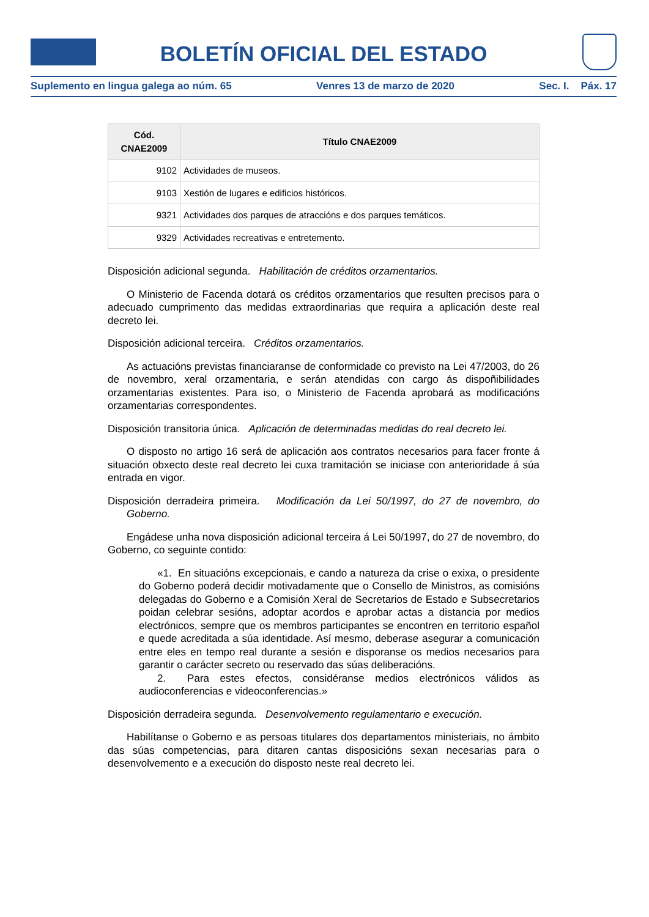BOLETÍN OFICIAL DEL ESTADO
Suplemento en lingua galega ao núm. 65 Venres 13 de marzo de 2020 Sec. I. Páx. 17
| Cód. CNAE2009 | Título CNAE2009 |
| --- | --- |
| 9102 | Actividades de museos. |
| 9103 | Xestión de lugares e edificios históricos. |
| 9321 | Actividades dos parques de atraccións e dos parques temáticos. |
| 9329 | Actividades recreativas e entretemento. |
Disposición adicional segunda. Habilitación de créditos orzamentarios.
O Ministerio de Facenda dotará os créditos orzamentarios que resulten precisos para o adecuado cumprimento das medidas extraordinarias que requira a aplicación deste real decreto lei.
Disposición adicional terceira. Créditos orzamentarios.
As actuacións previstas financiaranse de conformidade co previsto na Lei 47/2003, do 26 de novembro, xeral orzamentaria, e serán atendidas con cargo ás dispoñibilidades orzamentarias existentes. Para iso, o Ministerio de Facenda aprobará as modificacións orzamentarias correspondentes.
Disposición transitoria única. Aplicación de determinadas medidas do real decreto lei.
O disposto no artigo 16 será de aplicación aos contratos necesarios para facer fronte á situación obxecto deste real decreto lei cuxa tramitación se iniciase con anterioridade á súa entrada en vigor.
Disposición derradeira primeira. Modificación da Lei 50/1997, do 27 de novembro, do Goberno.
Engádese unha nova disposición adicional terceira á Lei 50/1997, do 27 de novembro, do Goberno, co seguinte contido:
«1. En situacións excepcionais, e cando a natureza da crise o exixa, o presidente do Goberno poderá decidir motivadamente que o Consello de Ministros, as comisións delegadas do Goberno e a Comisión Xeral de Secretarios de Estado e Subsecretarios poidan celebrar sesións, adoptar acordos e aprobar actas a distancia por medios electrónicos, sempre que os membros participantes se encontren en territorio español e quede acreditada a súa identidade. Así mesmo, deberase asegurar a comunicación entre eles en tempo real durante a sesión e disporanse os medios necesarios para garantir o carácter secreto ou reservado das súas deliberacións.
2. Para estes efectos, considéranse medios electrónicos válidos as audioconferencias e videoconferencias.»
Disposición derradeira segunda. Desenvolvemento regulamentario e execución.
Habilítanse o Goberno e as persoas titulares dos departamentos ministeriais, no ámbito das súas competencias, para ditaren cantas disposicións sexan necesarias para o desenvolvemento e a execución do disposto neste real decreto lei.